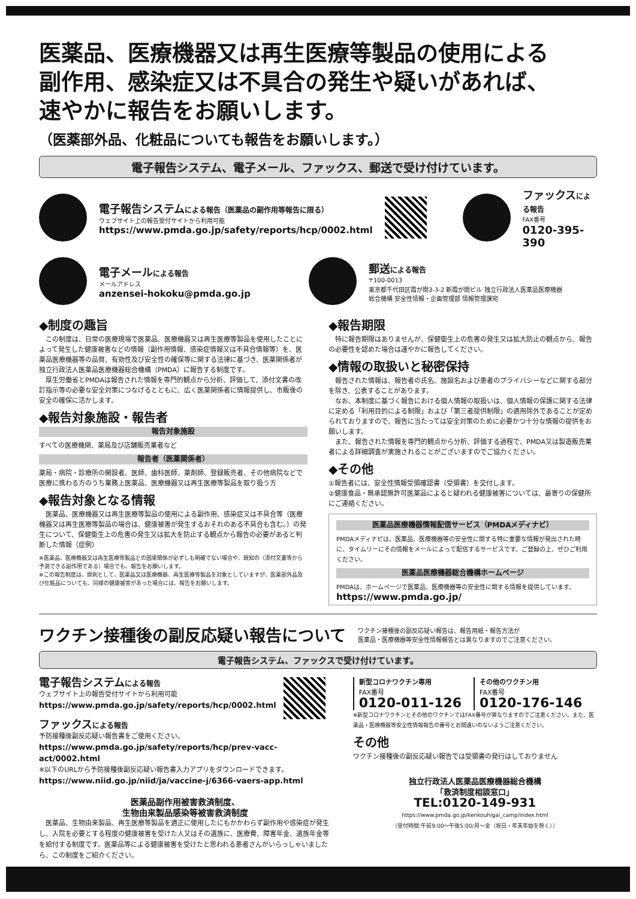医薬品、医療機器又は再生医療等製品の使用による
副作用、感染症又は不具合の発生や疑いがあれば、
速やかに報告をお願いします。
（医薬部外品、化粧品についても報告をお願いします。）
電子報告システム、電子メール、ファックス、郵送で受け付けています。
電子報告システムによる報告（医薬品の副作用等報告に限る）
ウェブサイト上の報告受付サイトから利用可能
https://www.pmda.go.jp/safety/reports/hcp/0002.html
ファックスによる報告
FAX番号
0120-395-390
電子メールによる報告
メールアドレス
anzensei-hokoku@pmda.go.jp
郵送による報告
〒100-0013
東京都千代田区霞が関3-3-2 新霞が関ビル 独立行政法人医薬品医療機器
総合機構 安全性情報・企画管理部 情報管理課宛
◆制度の趣旨
　この制度は、日常の医療現場で医薬品、医療機器又は再生医療等製品を使用したことによって発生した健康被害などの情報（副作用情報、感染症情報又は不具合情報等）を、医薬品医療機器等の品質、有効性及び安全性の確保等に関する法律に基づき、医薬関係者が独立行政法人医薬品医療機器総合機構（PMDA）に報告する制度です。
　厚生労働省とPMDAは報告された情報を専門的観点から分析、評価して、添付文書の改訂指示等の必要な安全対策につなげるとともに、広く医薬関係者に情報提供し、市販後の安全の確保に活かします。
◆報告対象施設・報告者
報告対象施設
すべての医療機関、薬局及び店舗販売業者など
報告者（医薬関係者）
薬局・病院・診療所の開設者、医師、歯科医師、薬剤師、登録販売者、その他病院などで医療に携わる方のうち業務上医薬品、医療機器又は再生医療等製品を取り扱う方
◆報告対象となる情報
　医薬品、医療機器又は再生医療等製品の使用による副作用、感染症又は不具合等（医療機器又は再生医療等製品の場合は、健康被害が発生するおそれのある不具合も含む。）の発生について、保健衛生上の危害の発生又は拡大を防止する観点から報告の必要があると判断した情報（症例）
※医薬品、医療機器又は再生医療等製品との因果関係が必ずしも明確でない場合や、既知の（添付文書等から予測できる副作用である）場合でも、報告をお願いします。
※この報告制度は、原則として、医薬品又は医療機器、再生医療等製品を対象としていますが、医薬部外品及び化粧品についても、同様の健康被害があった場合には、報告をお願いします。
◆報告期限
　特に報告期限はありませんが、保健衛生上の危害の発生又は拡大防止の観点から、報告の必要性を認めた場合は速やかに報告してください。
◆情報の取扱いと秘密保持
　報告された情報は、報告者の氏名、施設名および患者のプライバシーなどに関する部分を除き、公表することがあります。
　なお、本制度に基づく報告における個人情報の取扱いは、個人情報の保護に関する法律に定める「利用目的による制限」および「第三者提供制限」の適用除外であることが定められておりますので、報告に当たっては安全対策のために必要かつ十分な情報の提供をお願いします。
　また、報告された情報を専門的観点から分析、評価する過程で、PMDA又は製造販売業者による詳細調査が実施されることがございますのでご協力ください。
◆その他
①報告者には、安全性情報受領確認書（受領書）を交付します。
②健康食品・無承認無許可医薬品によると疑われる健康被害については、最寄りの保健所にご連絡ください。
医薬品医療機器情報配信サービス（PMDAメディナビ）
PMDAメディナビは、医薬品、医療機器等の安全性に関する特に重要な情報が発出された時に、タイムリーにその情報をメールによって配信するサービスです。ご登録の上、ぜひご利用ください。
医薬品医療機器総合機構ホームページ
PMDAは、ホームページで医薬品、医療機器等の安全性に関する情報を提供しています。
https://www.pmda.go.jp/
ワクチン接種後の副反応疑い報告について
ワクチン接種後の副反応疑い報告は、報告用紙・報告方法が
医薬品・医療機器等安全性情報報告とは異なりますのでご注意ください。
電子報告システム、ファックスで受け付けています。
電子報告システムによる報告
ウェブサイト上の報告受付サイトから利用可能
https://www.pmda.go.jp/safety/reports/hcp/0002.html
ファックスによる報告
予防接種後副反応疑い報告書をご使用ください。
https://www.pmda.go.jp/safety/reports/hcp/prev-vacc-act/0002.html
※以下のURLから予防接種後副反応疑い報告書入力アプリをダウンロードできます。
https://www.niid.go.jp/niid/ja/vaccine-j/6366-vaers-app.html
医薬品副作用被害救済制度、
生物由来製品感染等被害救済制度
　医薬品、生物由来製品、再生医療等製品を適正に使用したにもかかわらず副作用や感染症が発生し、入院を必要とする程度の健康被害を受けた人又はその遺族に、医療費、障害年金、遺族年金等を給付する制度です。医薬品等による健康被害を受けたと思われる患者さんがいらっしゃいましたら、この制度をご紹介ください。
新型コロナワクチン専用
FAX番号
0120-011-126
その他のワクチン用
FAX番号
0120-176-146
※新型コロナワクチンとその他のワクチンではFAX番号が異なりますのでご注意ください。また、医薬品・医療機器等安全性情報報告の番号とお間違いのないようご注意ください。
その他
ワクチン接種後の副反応疑い報告では受領書の発行はしておりません
独立行政法人医薬品医療機器総合機構
「救済制度相談窓口」
TEL:0120-149-931
https://www.pmda.go.jp/kenkouhigai_camp/index.html
（受付時間:午前9:00～午後5:00/月～金（祝日・年末年始を除く））